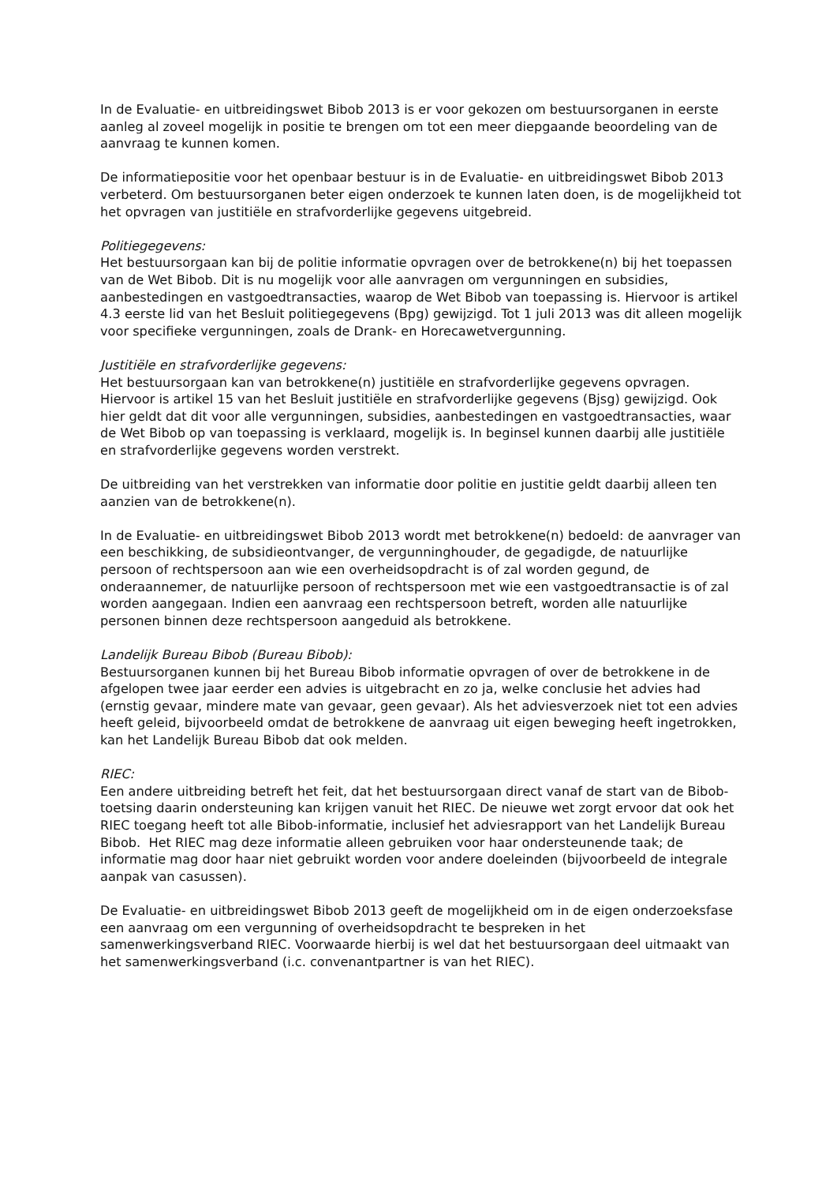In de Evaluatie- en uitbreidingswet Bibob 2013 is er voor gekozen om bestuursorganen in eerste aanleg al zoveel mogelijk in positie te brengen om tot een meer diepgaande beoordeling van de aanvraag te kunnen komen.
De informatiepositie voor het openbaar bestuur is in de Evaluatie- en uitbreidingswet Bibob 2013 verbeterd. Om bestuursorganen beter eigen onderzoek te kunnen laten doen, is de mogelijkheid tot het opvragen van justitiële en strafvorderlijke gegevens uitgebreid.
Politiegegevens:
Het bestuursorgaan kan bij de politie informatie opvragen over de betrokkene(n) bij het toepassen van de Wet Bibob. Dit is nu mogelijk voor alle aanvragen om vergunningen en subsidies, aanbestedingen en vastgoedtransacties, waarop de Wet Bibob van toepassing is. Hiervoor is artikel 4.3 eerste lid van het Besluit politiegegevens (Bpg) gewijzigd. Tot 1 juli 2013 was dit alleen mogelijk voor specifieke vergunningen, zoals de Drank- en Horecawetvergunning.
Justitiële en strafvorderlijke gegevens:
Het bestuursorgaan kan van betrokkene(n) justitiële en strafvorderlijke gegevens opvragen. Hiervoor is artikel 15 van het Besluit justitiële en strafvorderlijke gegevens (Bjsg) gewijzigd. Ook hier geldt dat dit voor alle vergunningen, subsidies, aanbestedingen en vastgoedtransacties, waar de Wet Bibob op van toepassing is verklaard, mogelijk is. In beginsel kunnen daarbij alle justitiële en strafvorderlijke gegevens worden verstrekt.
De uitbreiding van het verstrekken van informatie door politie en justitie geldt daarbij alleen ten aanzien van de betrokkene(n).
In de Evaluatie- en uitbreidingswet Bibob 2013 wordt met betrokkene(n) bedoeld: de aanvrager van een beschikking, de subsidieontvanger, de vergunninghouder, de gegadigde, de natuurlijke persoon of rechtspersoon aan wie een overheidsopdracht is of zal worden gegund, de onderaannemer, de natuurlijke persoon of rechtspersoon met wie een vastgoedtransactie is of zal worden aangegaan. Indien een aanvraag een rechtspersoon betreft, worden alle natuurlijke personen binnen deze rechtspersoon aangeduid als betrokkene.
Landelijk Bureau Bibob (Bureau Bibob):
Bestuursorganen kunnen bij het Bureau Bibob informatie opvragen of over de betrokkene in de afgelopen twee jaar eerder een advies is uitgebracht en zo ja, welke conclusie het advies had (ernstig gevaar, mindere mate van gevaar, geen gevaar). Als het adviesverzoek niet tot een advies heeft geleid, bijvoorbeeld omdat de betrokkene de aanvraag uit eigen beweging heeft ingetrokken, kan het Landelijk Bureau Bibob dat ook melden.
RIEC:
Een andere uitbreiding betreft het feit, dat het bestuursorgaan direct vanaf de start van de Bibob-toetsing daarin ondersteuning kan krijgen vanuit het RIEC. De nieuwe wet zorgt ervoor dat ook het RIEC toegang heeft tot alle Bibob-informatie, inclusief het adviesrapport van het Landelijk Bureau Bibob. Het RIEC mag deze informatie alleen gebruiken voor haar ondersteunende taak; de informatie mag door haar niet gebruikt worden voor andere doeleinden (bijvoorbeeld de integrale aanpak van casussen).
De Evaluatie- en uitbreidingswet Bibob 2013 geeft de mogelijkheid om in de eigen onderzoeksfase een aanvraag om een vergunning of overheidsopdracht te bespreken in het samenwerkingsverband RIEC. Voorwaarde hierbij is wel dat het bestuursorgaan deel uitmaakt van het samenwerkingsverband (i.c. convenantpartner is van het RIEC).